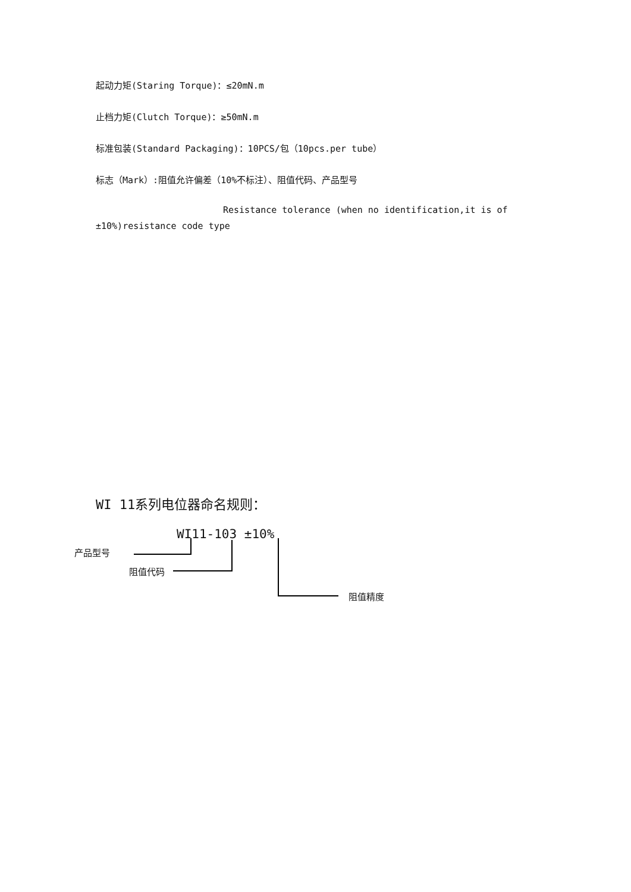起动力矩(Staring Torque)：≤20mN.m
止档力矩(Clutch Torque)：≥50mN.m
标准包装(Standard Packaging)：10PCS/包（10pcs.per tube）
标志（Mark）:阻值允许偏差（10%不标注）、阻值代码、产品型号
Resistance tolerance (when no identification,it is of
±10%)resistance code type
WI 11系列电位器命名规则：
WI11-103 ±10%
产品型号
阻值代码
阻值精度